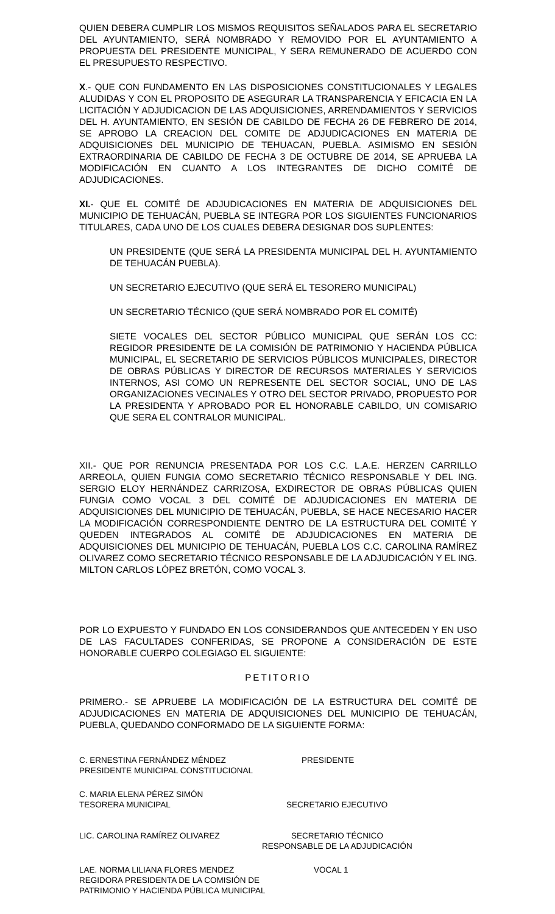QUIEN DEBERA CUMPLIR LOS MISMOS REQUISITOS SEÑALADOS PARA EL SECRETARIO DEL AYUNTAMIENTO, SERÁ NOMBRADO Y REMOVIDO POR EL AYUNTAMIENTO A PROPUESTA DEL PRESIDENTE MUNICIPAL, Y SERA REMUNERADO DE ACUERDO CON EL PRESUPUESTO RESPECTIVO.
X.- QUE CON FUNDAMENTO EN LAS DISPOSICIONES CONSTITUCIONALES Y LEGALES ALUDIDAS Y CON EL PROPOSITO DE ASEGURAR LA TRANSPARENCIA Y EFICACIA EN LA LICITACIÓN Y ADJUDICACION DE LAS ADQUISICIONES, ARRENDAMIENTOS Y SERVICIOS DEL H. AYUNTAMIENTO, EN SESIÓN DE CABILDO DE FECHA 26 DE FEBRERO DE 2014, SE APROBO LA CREACION DEL COMITE DE ADJUDICACIONES EN MATERIA DE ADQUISICIONES DEL MUNICIPIO DE TEHUACAN, PUEBLA. ASIMISMO EN SESIÓN EXTRAORDINARIA DE CABILDO DE FECHA 3 DE OCTUBRE DE 2014, SE APRUEBA LA MODIFICACIÓN EN CUANTO A LOS INTEGRANTES DE DICHO COMITÉ DE ADJUDICACIONES.
XI.- QUE EL COMITÉ DE ADJUDICACIONES EN MATERIA DE ADQUISICIONES DEL MUNICIPIO DE TEHUACÁN, PUEBLA SE INTEGRA POR LOS SIGUIENTES FUNCIONARIOS TITULARES, CADA UNO DE LOS CUALES DEBERA DESIGNAR DOS SUPLENTES:
UN PRESIDENTE (QUE SERÁ LA PRESIDENTA MUNICIPAL DEL H. AYUNTAMIENTO DE TEHUACÁN PUEBLA).
UN SECRETARIO EJECUTIVO (QUE SERÁ EL TESORERO MUNICIPAL)
UN SECRETARIO TÉCNICO (QUE SERÁ NOMBRADO POR EL COMITÉ)
SIETE VOCALES DEL SECTOR PÚBLICO MUNICIPAL QUE SERÁN LOS CC: REGIDOR PRESIDENTE DE LA COMISIÓN DE PATRIMONIO Y HACIENDA PÚBLICA MUNICIPAL, EL SECRETARIO DE SERVICIOS PÚBLICOS MUNICIPALES, DIRECTOR DE OBRAS PÚBLICAS Y DIRECTOR DE RECURSOS MATERIALES Y SERVICIOS INTERNOS, ASI COMO UN REPRESENTE DEL SECTOR SOCIAL, UNO DE LAS ORGANIZACIONES VECINALES Y OTRO DEL SECTOR PRIVADO, PROPUESTO POR LA PRESIDENTA Y APROBADO POR EL HONORABLE CABILDO, UN COMISARIO QUE SERA EL CONTRALOR MUNICIPAL.
XII.- QUE POR RENUNCIA PRESENTADA POR LOS C.C. L.A.E. HERZEN CARRILLO ARREOLA, QUIEN FUNGIA COMO SECRETARIO TÉCNICO RESPONSABLE Y DEL ING. SERGIO ELOY HERNÁNDEZ CARRIZOSA, EXDIRECTOR DE OBRAS PÚBLICAS QUIEN FUNGIA COMO VOCAL 3 DEL COMITÉ DE ADJUDICACIONES EN MATERIA DE ADQUISICIONES DEL MUNICIPIO DE TEHUACÁN, PUEBLA, SE HACE NECESARIO HACER LA MODIFICACIÓN CORRESPONDIENTE DENTRO DE LA ESTRUCTURA DEL COMITÉ Y QUEDEN INTEGRADOS AL COMITÉ DE ADJUDICACIONES EN MATERIA DE ADQUISICIONES DEL MUNICIPIO DE TEHUACÁN, PUEBLA LOS C.C. CAROLINA RAMÍREZ OLIVAREZ COMO SECRETARIO TÉCNICO RESPONSABLE DE LA ADJUDICACIÓN Y EL ING. MILTON CARLOS LÓPEZ BRETÓN, COMO VOCAL 3.
POR LO EXPUESTO Y FUNDADO EN LOS CONSIDERANDOS QUE ANTECEDEN Y EN USO DE LAS FACULTADES CONFERIDAS, SE PROPONE A CONSIDERACIÓN DE ESTE HONORABLE CUERPO COLEGIAGO EL SIGUIENTE:
PETITORIO
PRIMERO.- SE APRUEBE LA MODIFICACIÓN DE LA ESTRUCTURA DEL COMITÉ DE ADJUDICACIONES EN MATERIA DE ADQUISICIONES DEL MUNICIPIO DE TEHUACÁN, PUEBLA, QUEDANDO CONFORMADO DE LA SIGUIENTE FORMA:
C. ERNESTINA FERNÁNDEZ MÉNDEZ
PRESIDENTE MUNICIPAL CONSTITUCIONAL
PRESIDENTE
C. MARIA ELENA PÉREZ SIMÓN
TESORERA MUNICIPAL
SECRETARIO EJECUTIVO
LIC. CAROLINA RAMÍREZ OLIVAREZ SECRETARIO TÉCNICO
RESPONSABLE DE LA ADJUDICACIÓN
LAE. NORMA LILIANA FLORES MENDEZ
REGIDORA PRESIDENTA DE LA COMISIÓN DE
PATRIMONIO Y HACIENDA PÚBLICA MUNICIPAL
VOCAL 1